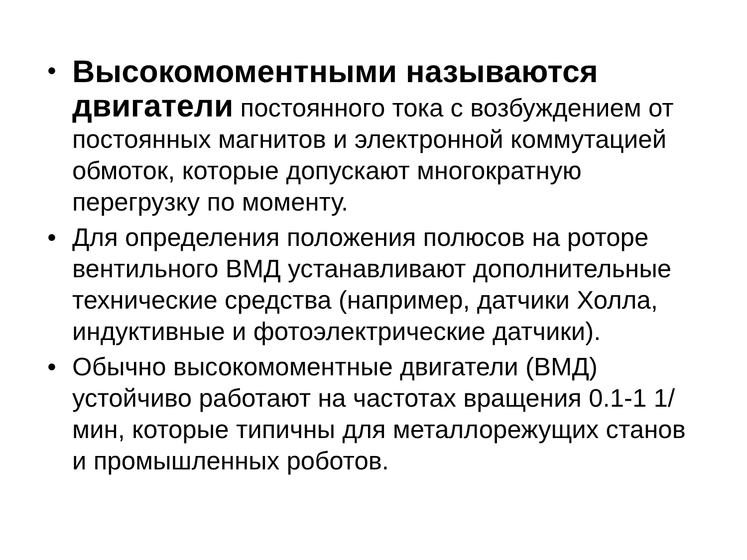• Высокомоментными называются двигатели постоянного тока с возбуждением от постоянных магнитов и электронной коммутацией обмоток, которые допускают многократную перегрузку по моменту.
• Для определения положения полюсов на роторе вентильного ВМД устанавливают дополнительные технические средства (например, датчики Холла, индуктивные и фотоэлектрические датчики).
• Обычно высокомоментные двигатели (ВМД) устойчиво работают на частотах вращения 0.1-1 1/мин, которые типичны для металлорежущих станов и промышленных роботов.